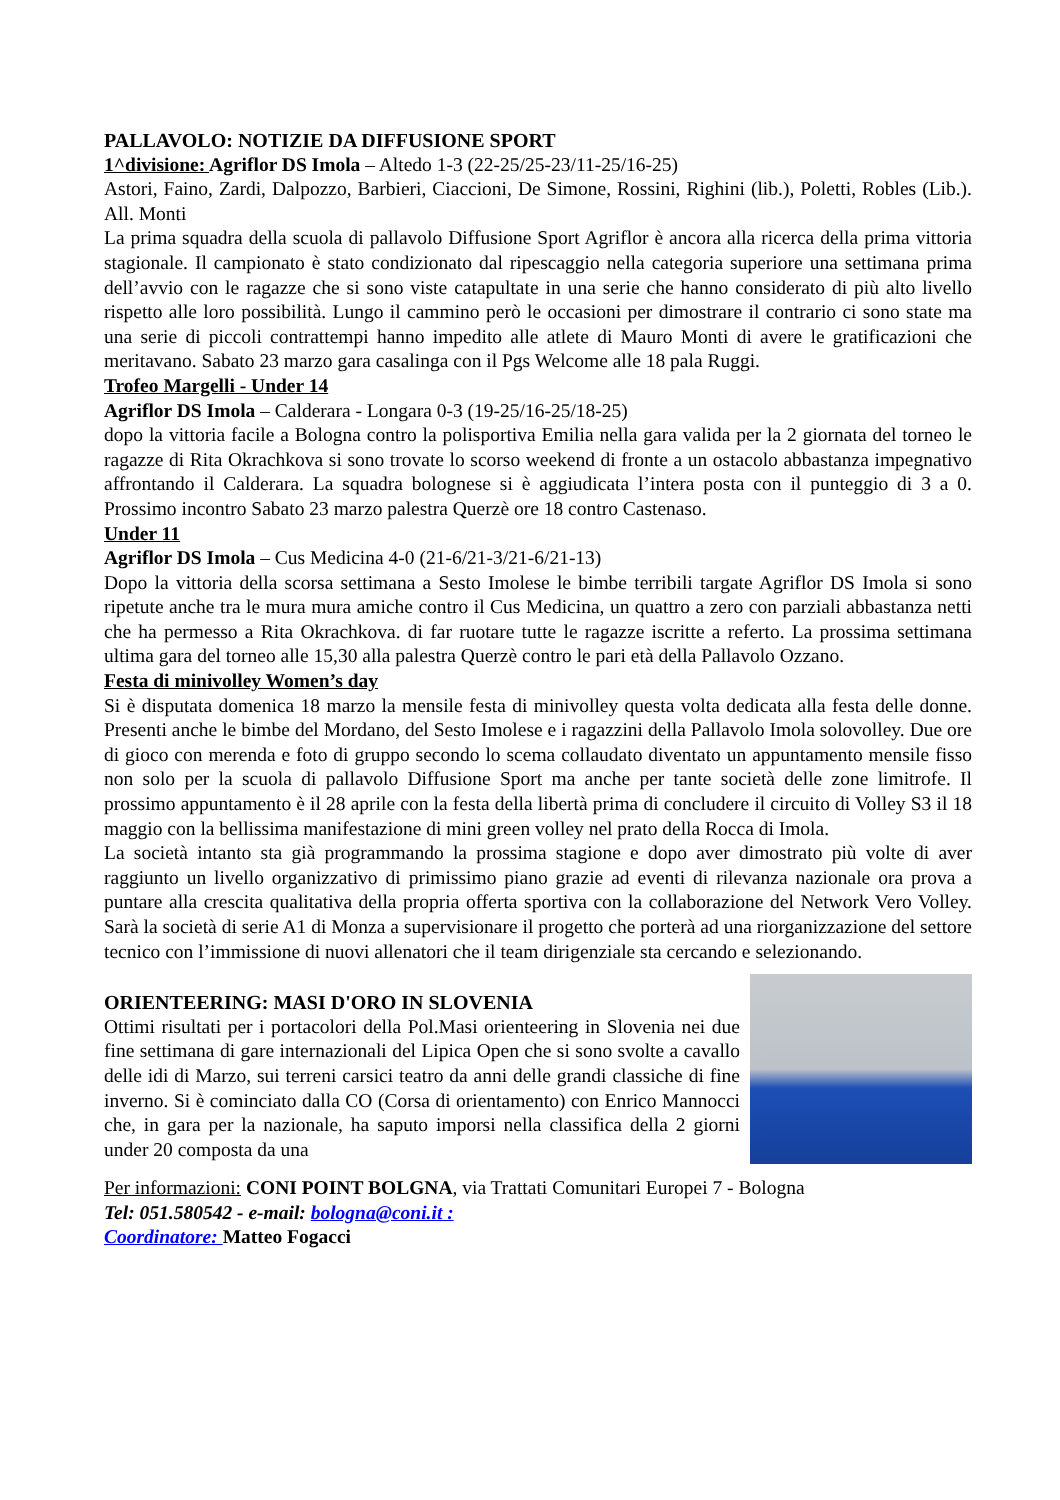PALLAVOLO: NOTIZIE DA DIFFUSIONE SPORT
1^divisione: Agriflor DS Imola – Altedo 1-3 (22-25/25-23/11-25/16-25)
Astori, Faino, Zardi, Dalpozzo, Barbieri, Ciaccioni, De Simone, Rossini, Righini (lib.), Poletti, Robles (Lib.). All. Monti
La prima squadra della scuola di pallavolo Diffusione Sport Agriflor è ancora alla ricerca della prima vittoria stagionale. Il campionato è stato condizionato dal ripescaggio nella categoria superiore una settimana prima dell’avvio con le ragazze che si sono viste catapultate in una serie che hanno considerato di più alto livello rispetto alle loro possibilità. Lungo il cammino però le occasioni per dimostrare il contrario ci sono state ma una serie di piccoli contrattempi hanno impedito alle atlete di Mauro Monti di avere le gratificazioni che meritavano. Sabato 23 marzo gara casalinga con il Pgs Welcome alle 18 pala Ruggi.
Trofeo Margelli - Under 14
Agriflor DS Imola – Calderara - Longara 0-3 (19-25/16-25/18-25)
dopo la vittoria facile a Bologna contro la polisportiva Emilia nella gara valida per la 2 giornata del torneo le ragazze di Rita Okrachkova si sono trovate lo scorso weekend di fronte a un ostacolo abbastanza impegnativo affrontando il Calderara. La squadra bolognese si è aggiudicata l’intera posta con il punteggio di 3 a 0. Prossimo incontro Sabato 23 marzo palestra Querzè ore 18 contro Castenaso.
Under 11
Agriflor DS Imola – Cus Medicina 4-0 (21-6/21-3/21-6/21-13)
Dopo la vittoria della scorsa settimana a Sesto Imolese le bimbe terribili targate Agriflor DS Imola si sono ripetute anche tra le mura mura amiche contro il Cus Medicina, un quattro a zero con parziali abbastanza netti che ha permesso a Rita Okrachkova. di far ruotare tutte le ragazze iscritte a referto. La prossima settimana ultima gara del torneo alle 15,30 alla palestra Querzè contro le pari età della Pallavolo Ozzano.
Festa di minivolley Women’s day
Si è disputata domenica 18 marzo la mensile festa di minivolley questa volta dedicata alla festa delle donne. Presenti anche le bimbe del Mordano, del Sesto Imolese e i ragazzini della Pallavolo Imola solovolley. Due ore di gioco con merenda e foto di gruppo secondo lo scema collaudato diventato un appuntamento mensile fisso non solo per la scuola di pallavolo Diffusione Sport ma anche per tante società delle zone limitrofe. Il prossimo appuntamento è il 28 aprile con la festa della libertà prima di concludere il circuito di Volley S3 il 18 maggio con la bellissima manifestazione di mini green volley nel prato della Rocca di Imola.
La società intanto sta già programmando la prossima stagione e dopo aver dimostrato più volte di aver raggiunto un livello organizzativo di primissimo piano grazie ad eventi di rilevanza nazionale ora prova a puntare alla crescita qualitativa della propria offerta sportiva con la collaborazione del Network Vero Volley. Sarà la società di serie A1 di Monza a supervisionare il progetto che porterà ad una riorganizzazione del settore tecnico con l’immissione di nuovi allenatori che il team dirigenziale sta cercando e selezionando.
ORIENTEERING: MASI D'ORO IN SLOVENIA
Ottimi risultati per i portacolori della Pol.Masi orienteering in Slovenia nei due fine settimana di gare internazionali del Lipica Open che si sono svolte a cavallo delle idi di Marzo, sui terreni carsici teatro da anni delle grandi classiche di fine inverno. Si è cominciato dalla CO (Corsa di orientamento) con Enrico Mannocci che, in gara per la nazionale, ha saputo imporsi nella classifica della 2 giorni under 20 composta da una
Per informazioni: CONI POINT BOLGNA, via Trattati Comunitari Europei 7 - Bologna
Tel: 051.580542 - e-mail: bologna@coni.it :
Coordinatore: Matteo Fogacci